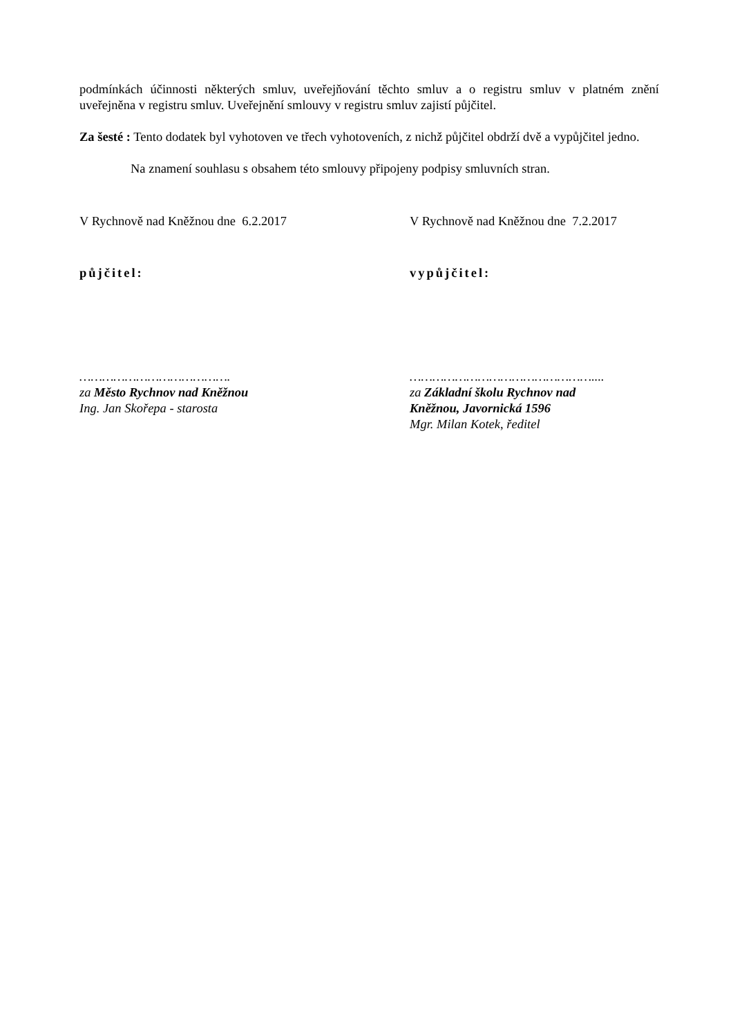podmínkách účinnosti některých smluv, uveřejňování těchto smluv a o registru smluv v platném znění uveřejněna v registru smluv. Uveřejnění smlouvy v registru smluv zajistí půjčitel.
Za šesté : Tento dodatek byl vyhotoven ve třech vyhotoveních, z nichž půjčitel obdrží dvě a vypůjčitel jedno.
Na znamení souhlasu s obsahem této smlouvy připojeny podpisy smluvních stran.
V Rychnově nad Kněžnou dne 6.2.2017 V Rychnově nad Kněžnou dne 7.2.2017
půjčitel: vypůjčitel:
………………………………….
za Město Rychnov nad Kněžnou
Ing. Jan Skořepa - starosta
…………………………………………....
za Základní školu Rychnov nad
Kněžnou, Javornická 1596
Mgr. Milan Kotek, ředitel